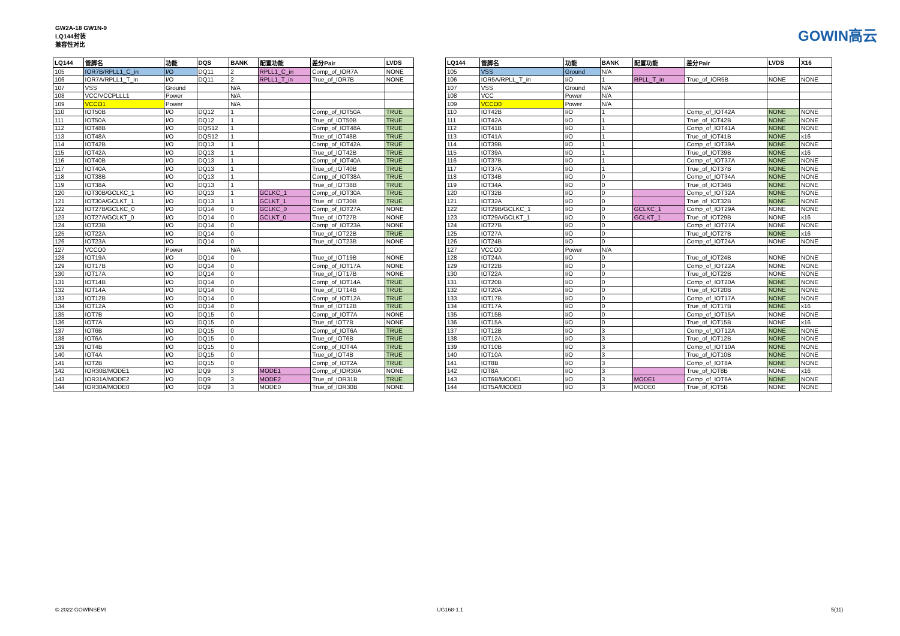GW2A-18 GW1N-9
LQ144封装
兼容性对比
GOWIN高云
| LQ144 | 管脚名 | 功能 | DQS | BANK | 配置功能 | 差分Pair | LVDS |
| --- | --- | --- | --- | --- | --- | --- | --- |
| 105 | IOR7B/RPLL1_C_in | I/O | DQ11 | 2 | RPLL1_C_in | Comp_of_IOR7A | NONE |
| 106 | IOR7A/RPLL1_T_in | I/O | DQ11 | 2 | RPLL1_T_in | True_of_IOR7B | NONE |
| 107 | VSS | Ground | | N/A | | | |
| 108 | VCC/VCCPLLL1 | Power | | N/A | | | |
| 109 | VCCO1 | Power | | N/A | | | |
| 110 | IOT50B | I/O | DQ12 | 1 | | Comp_of_IOT50A | TRUE |
| 111 | IOT50A | I/O | DQ12 | 1 | | True_of_IOT50B | TRUE |
| 112 | IOT48B | I/O | DQS12 | 1 | | Comp_of_IOT48A | TRUE |
| 113 | IOT48A | I/O | DQS12 | 1 | | True_of_IOT48B | TRUE |
| 114 | IOT42B | I/O | DQ13 | 1 | | Comp_of_IOT42A | TRUE |
| 115 | IOT42A | I/O | DQ13 | 1 | | True_of_IOT42B | TRUE |
| 116 | IOT40B | I/O | DQ13 | 1 | | Comp_of_IOT40A | TRUE |
| 117 | IOT40A | I/O | DQ13 | 1 | | True_of_IOT40B | TRUE |
| 118 | IOT38B | I/O | DQ13 | 1 | | Comp_of_IOT38A | TRUE |
| 119 | IOT38A | I/O | DQ13 | 1 | | True_of_IOT38B | TRUE |
| 120 | IOT30B/GCLKC_1 | I/O | DQ13 | 1 | GCLKC_1 | Comp_of_IOT30A | TRUE |
| 121 | IOT30A/GCLKT_1 | I/O | DQ13 | 1 | GCLKT_1 | True_of_IOT30B | TRUE |
| 122 | IOT27B/GCLKC_0 | I/O | DQ14 | 0 | GCLKC_0 | Comp_of_IOT27A | NONE |
| 123 | IOT27A/GCLKT_0 | I/O | DQ14 | 0 | GCLKT_0 | True_of_IOT27B | NONE |
| 124 | IOT23B | I/O | DQ14 | 0 | | Comp_of_IOT23A | NONE |
| 125 | IOT22A | I/O | DQ14 | 0 | | True_of_IOT22B | TRUE |
| 126 | IOT23A | I/O | DQ14 | 0 | | True_of_IOT23B | NONE |
| 127 | VCCO0 | Power | | N/A | | | |
| 128 | IOT19A | I/O | DQ14 | 0 | | True_of_IOT19B | NONE |
| 129 | IOT17B | I/O | DQ14 | 0 | | Comp_of_IOT17A | NONE |
| 130 | IOT17A | I/O | DQ14 | 0 | | True_of_IOT17B | NONE |
| 131 | IOT14B | I/O | DQ14 | 0 | | Comp_of_IOT14A | TRUE |
| 132 | IOT14A | I/O | DQ14 | 0 | | True_of_IOT14B | TRUE |
| 133 | IOT12B | I/O | DQ14 | 0 | | Comp_of_IOT12A | TRUE |
| 134 | IOT12A | I/O | DQ14 | 0 | | True_of_IOT12B | TRUE |
| 135 | IOT7B | I/O | DQ15 | 0 | | Comp_of_IOT7A | NONE |
| 136 | IOT7A | I/O | DQ15 | 0 | | True_of_IOT7B | NONE |
| 137 | IOT6B | I/O | DQ15 | 0 | | Comp_of_IOT6A | TRUE |
| 138 | IOT6A | I/O | DQ15 | 0 | | True_of_IOT6B | TRUE |
| 139 | IOT4B | I/O | DQ15 | 0 | | Comp_of_IOT4A | TRUE |
| 140 | IOT4A | I/O | DQ15 | 0 | | True_of_IOT4B | TRUE |
| 141 | IOT2B | I/O | DQ15 | 0 | | Comp_of_IOT2A | TRUE |
| 142 | IOR30B/MODE1 | I/O | DQ9 | 3 | MODE1 | Comp_of_IOR30A | NONE |
| 143 | IOR31A/MODE2 | I/O | DQ9 | 3 | MODE2 | True_of_IOR31B | TRUE |
| 144 | IOR30A/MODE0 | I/O | DQ9 | 3 | MODE0 | True_of_IOR30B | NONE |
| LQ144 | 管脚名 | 功能 | BANK | 配置功能 | 差分Pair | LVDS | X16 |
| --- | --- | --- | --- | --- | --- | --- | --- |
| 105 | VSS | Ground | N/A | | | | |
| 106 | IOR5A/RPLL_T_in | I/O | 1 | RPLL_T_in | True_of_IOR5B | NONE | NONE |
| 107 | VSS | Ground | N/A | | | | |
| 108 | VCC | Power | N/A | | | | |
| 109 | VCCO0 | Power | N/A | | | | |
| 110 | IOT42B | I/O | 1 | | Comp_of_IOT42A | NONE | NONE |
| 111 | IOT42A | I/O | 1 | | True_of_IOT42B | NONE | NONE |
| 112 | IOT41B | I/O | 1 | | Comp_of_IOT41A | NONE | NONE |
| 113 | IOT41A | I/O | 1 | | True_of_IOT41B | NONE | x16 |
| 114 | IOT39B | I/O | 1 | | Comp_of_IOT39A | NONE | NONE |
| 115 | IOT39A | I/O | 1 | | True_of_IOT39B | NONE | x16 |
| 116 | IOT37B | I/O | 1 | | Comp_of_IOT37A | NONE | NONE |
| 117 | IOT37A | I/O | 1 | | True_of_IOT37B | NONE | NONE |
| 118 | IOT34B | I/O | 0 | | Comp_of_IOT34A | NONE | NONE |
| 119 | IOT34A | I/O | 0 | | True_of_IOT34B | NONE | NONE |
| 120 | IOT32B | I/O | 0 | | Comp_of_IOT32A | NONE | NONE |
| 121 | IOT32A | I/O | 0 | | True_of_IOT32B | NONE | NONE |
| 122 | IOT29B/GCLKC_1 | I/O | 0 | GCLKC_1 | Comp_of_IOT29A | NONE | NONE |
| 123 | IOT29A/GCLKT_1 | I/O | 0 | GCLKT_1 | True_of_IOT29B | NONE | x16 |
| 124 | IOT27B | I/O | 0 | | Comp_of_IOT27A | NONE | NONE |
| 125 | IOT27A | I/O | 0 | | True_of_IOT27B | NONE | x16 |
| 126 | IOT24B | I/O | 0 | | Comp_of_IOT24A | NONE | NONE |
| 127 | VCCO0 | Power | N/A | | | | |
| 128 | IOT24A | I/O | 0 | | True_of_IOT24B | NONE | NONE |
| 129 | IOT22B | I/O | 0 | | Comp_of_IOT22A | NONE | NONE |
| 130 | IOT22A | I/O | 0 | | True_of_IOT22B | NONE | NONE |
| 131 | IOT20B | I/O | 0 | | Comp_of_IOT20A | NONE | NONE |
| 132 | IOT20A | I/O | 0 | | True_of_IOT20B | NONE | NONE |
| 133 | IOT17B | I/O | 0 | | Comp_of_IOT17A | NONE | NONE |
| 134 | IOT17A | I/O | 0 | | True_of_IOT17B | NONE | x16 |
| 135 | IOT15B | I/O | 0 | | Comp_of_IOT15A | NONE | NONE |
| 136 | IOT15A | I/O | 0 | | True_of_IOT15B | NONE | x16 |
| 137 | IOT12B | I/O | 3 | | Comp_of_IOT12A | NONE | NONE |
| 138 | IOT12A | I/O | 3 | | True_of_IOT12B | NONE | NONE |
| 139 | IOT10B | I/O | 3 | | Comp_of_IOT10A | NONE | NONE |
| 140 | IOT10A | I/O | 3 | | True_of_IOT10B | NONE | NONE |
| 141 | IOT8B | I/O | 3 | | Comp_of_IOT8A | NONE | NONE |
| 142 | IOT8A | I/O | 3 | | True_of_IOT8B | NONE | x16 |
| 143 | IOT6B/MODE1 | I/O | 3 | MODE1 | Comp_of_IOT6A | NONE | NONE |
| 144 | IOT5A/MODE0 | I/O | 3 | MODE0 | True_of_IOT5B | NONE | NONE |
© 2022 GOWINSEMI UG168-1.1 5(11)